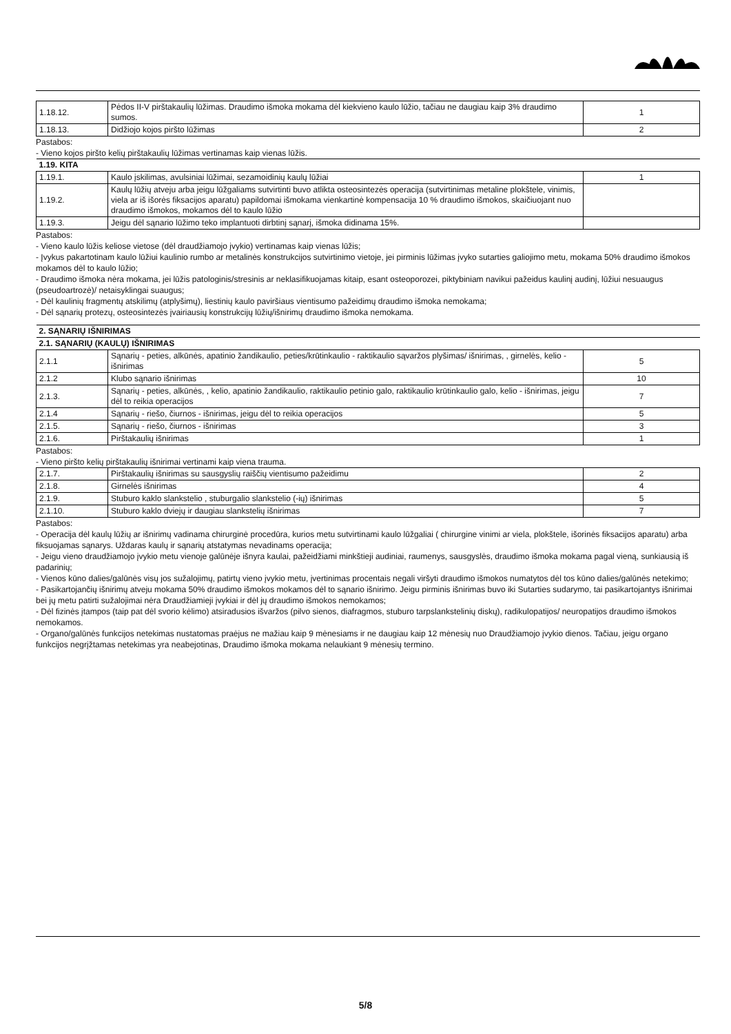| 1.18.12. | Pėdos II-V pirštakaulių lūžimas. Draudimo išmoka mokama dėl kiekvieno kaulo lūžio, tačiau ne daugiau kaip 3% draudimo sumos. | 1 |
| 1.18.13. | Didžiojo kojos piršto lūžimas | 2 |
Pastabos:
- Vieno kojos piršto kelių pirštakaulių lūžimas vertinamas kaip vienas lūžis.
| 1.19. KITA | | |
| 1.19.1. | Kaulo įskilimas, avulsiniai lūžimai, sezamoidinių kaulų lūžiai | 1 |
| 1.19.2. | Kaulų lūžių atveju arba jeigu lūžgaliams sutvirtinti buvo atlikta osteosintezės operacija (sutvirtinimas metaline plokštele, vinimis, viela ar iš išorės fiksacijos aparatu) papildomai išmokama vienkartinė kompensacija 10 % draudimo išmokos, skaičiuojant nuo draudimo išmokos, mokamos dėl to kaulo lūžio | |
| 1.19.3. | Jeigu dėl sąnario lūžimo teko implantuoti dirbtinį sąnarį, išmoka didinama 15%. | |
Pastabos:
- Vieno kaulo lūžis keliose vietose (dėl draudžiamojo įvykio) vertinamas kaip vienas lūžis;
- Įvykus pakartotinam kaulo lūžiui kaulinio rumbo ar metalinės konstrukcijos sutvirtinimo vietoje, jei pirminis lūžimas įvyko sutarties galiojimo metu, mokama 50% draudimo išmokos mokamos dėl to kaulo lūžio;
- Draudimo išmoka nėra mokama, jei lūžis patologinis/stresinis ar neklasifikuojamas kitaip, esant osteoporozei, piktybiniam navikui pažeidus kaulinį audinį, lūžiui nesuaugus (pseudoartrozė)/ netaisyklingai suaugus;
- Dėl kaulinių fragmentų atskilimų (atplyšimų), liestinių kaulo paviršiaus vientisumo pažeidimų draudimo išmoka nemokama;
- Dėl sąnarių protezų, osteosintezės įvairiausių konstrukcijų lūžių/išnirimų draudimo išmoka nemokama.
| 2. SĄNARIŲ IŠNIRIMAS | | |
| 2.1. SĄNARIŲ (KAULŲ) IŠNIRIMAS | | |
| 2.1.1 | Sąnarių - peties, alkūnės, apatinio žandikaulio, peties/krūtinkaulio - raktikaulio sąvaržos plyšimas/ išnirimas, , girnelės, kelio - išnirimas | 5 |
| 2.1.2 | Klubo sąnario išnirimas | 10 |
| 2.1.3. | Sąnarių - peties, alkūnės, , kelio, apatinio žandikaulio, raktikaulio petinio galo, raktikaulio krūtinkaulio galo, kelio - išnirimas, jeigu dėl to reikia operacijos | 7 |
| 2.1.4 | Sąnarių - riešo, čiurnos - išnirimas, jeigu dėl to reikia operacijos | 5 |
| 2.1.5. | Sąnarių - riešo, čiurnos - išnirimas | 3 |
| 2.1.6. | Pirštakaulių išnirimas | 1 |
Pastabos:
- Vieno piršto kelių pirštakaulių išnirimai vertinami kaip viena trauma.
| 2.1.7. | Pirštakaulių išnirimas su sausgyslių raiščių vientisumo pažeidimu | 2 |
| 2.1.8. | Girnelės išnirimas | 4 |
| 2.1.9. | Stuburo kaklo slankstelio , stuburgalio slankstelio (-ių) išnirimas | 5 |
| 2.1.10. | Stuburo kaklo dviejų ir daugiau slankstelių išnirimas | 7 |
Pastabos:
- Operacija dėl kaulų lūžių ar išnirimų vadinama chirurginė procedūra, kurios metu sutvirtinami kaulo lūžgaliai ( chirurgine vinimi ar viela, plokštele, išorinės fiksacijos aparatu) arba fiksuojamas sąnarys. Uždaras kaulų ir sąnarių atstatymas nevadinams operacija;
- Jeigu vieno draudžiamojo įvykio metu vienoje galūnėje išnyra kaulai, pažeidžiami minkštieji audiniai, raumenys, sausgyslės, draudimo išmoka mokama pagal vieną, sunkiausią iš padarinių;
- Vienos kūno dalies/galūnės visų jos sužalojimų, patirtų vieno įvykio metu, įvertinimas procentais negali viršyti draudimo išmokos numatytos dėl tos kūno dalies/galūnės netekimo;
- Pasikartojančių išnirimų atveju mokama 50% draudimo išmokos mokamos dėl to sąnario išnirimo. Jeigu pirminis išnirimas buvo iki Sutarties sudarymo, tai pasikartojantys išnirimai bei jų metu patirti sužalojimai nėra Draudžiamieji įvykiai ir dėl jų draudimo išmokos nemokamos;
- Dėl fizinės įtampos (taip pat dėl svorio kėlimo) atsiradusios išvaržos (pilvo sienos, diafragmos, stuburo tarpslankstelinių diskų), radikulopatijos/ neuropatijos draudimo išmokos nemokamos.
- Organo/galūnės funkcijos netekimas nustatomas praėjus ne mažiau kaip 9 mėnesiams ir ne daugiau kaip 12 mėnesių nuo Draudžiamojo įvykio dienos. Tačiau, jeigu organo funkcijos negrįžtamas netekimas yra neabejotinas, Draudimo išmoka mokama nelaukiant 9 mėnesių termino.
5/8